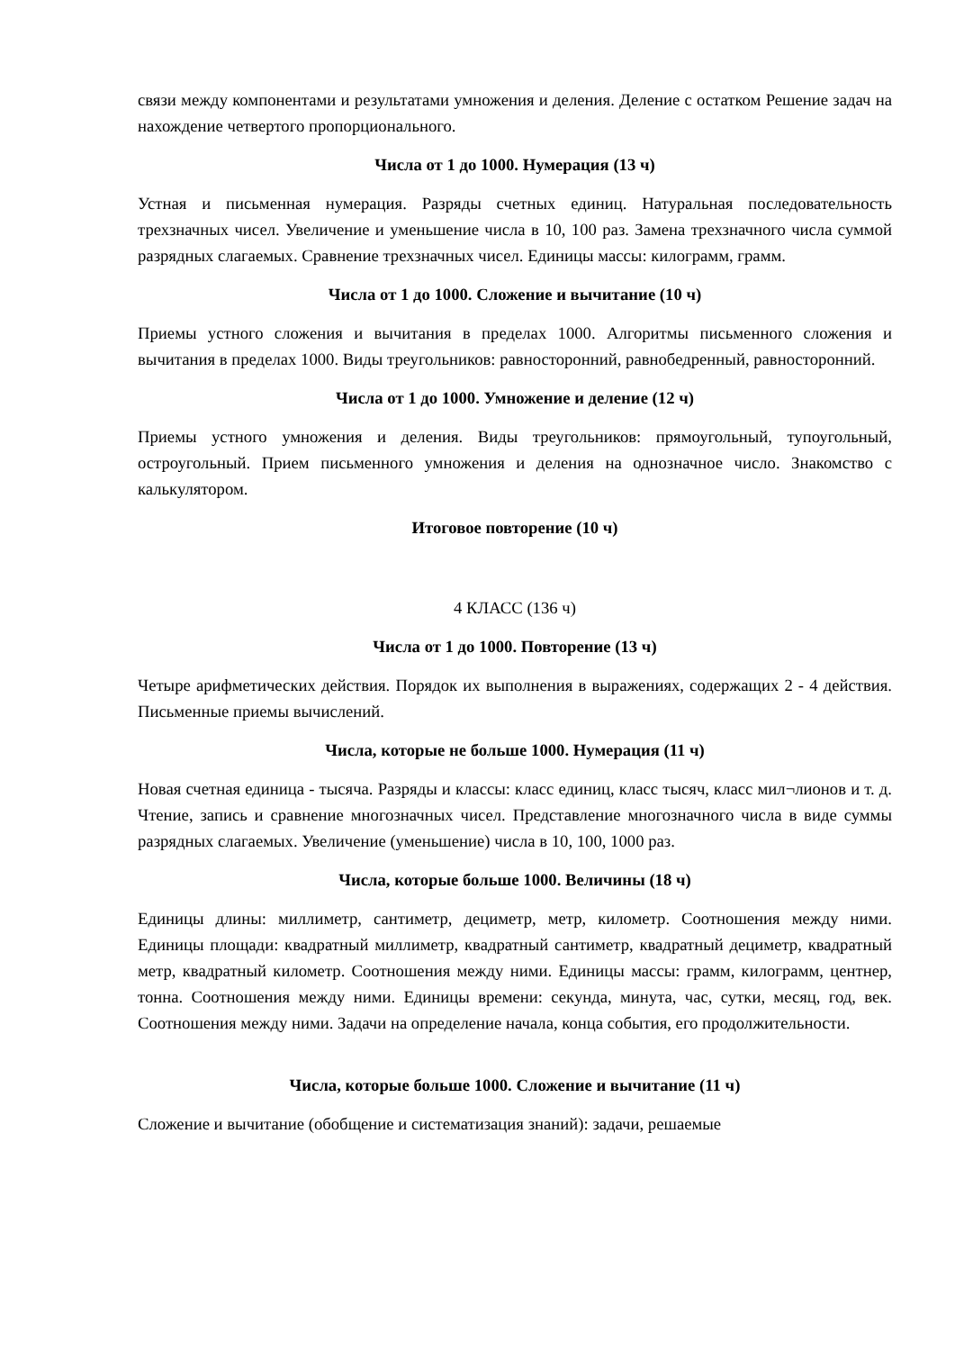связи между компонентами и результатами умножения и деления. Деление с остатком Решение задач на нахождение четвертого пропорционального.
Числа от 1 до 1000. Нумерация (13 ч)
Устная и письменная нумерация. Разряды счетных единиц. Натуральная последовательность трехзначных чисел. Увеличение и уменьшение числа в 10, 100 раз. Замена трехзначного числа суммой разрядных слагаемых. Сравнение трехзначных чисел. Единицы массы: килограмм, грамм.
Числа от 1 до 1000. Сложение и вычитание (10 ч)
Приемы устного сложения и вычитания в пределах 1000. Алгоритмы письменного сложения и вычитания в пределах 1000. Виды треугольников: равносторонний, равнобедренный, равносторонний.
Числа от 1 до 1000. Умножение и деление (12 ч)
Приемы устного умножения и деления. Виды треугольников: прямоугольный, тупоугольный, остроугольный. Прием письменного умножения и деления на однозначное число. Знакомство с калькулятором.
Итоговое повторение (10 ч)
4 КЛАСС (136 ч)
Числа от 1 до 1000. Повторение (13 ч)
Четыре арифметических действия. Порядок их выполнения в выражениях, содержащих 2 - 4 действия. Письменные приемы вычислений.
Числа, которые не больше 1000. Нумерация (11 ч)
Новая счетная единица - тысяча. Разряды и классы: класс единиц, класс тысяч, класс мил¬лионов и т. д. Чтение, запись и сравнение многозначных чисел. Представление многозначного числа в виде суммы разрядных слагаемых. Увеличение (уменьшение) числа в 10, 100, 1000 раз.
Числа, которые больше 1000. Величины (18 ч)
Единицы длины: миллиметр, сантиметр, дециметр, метр, километр. Соотношения между ними. Единицы площади: квадратный миллиметр, квадратный сантиметр, квадратный дециметр, квадратный метр, квадратный километр. Соотношения между ними. Единицы массы: грамм, килограмм, центнер, тонна. Соотношения между ними. Единицы времени: секунда, минута, час, сутки, месяц, год, век. Соотношения между ними. Задачи на определение начала, конца события, его продолжительности.
Числа, которые больше 1000. Сложение и вычитание (11 ч)
Сложение и вычитание (обобщение и систематизация знаний): задачи, решаемые